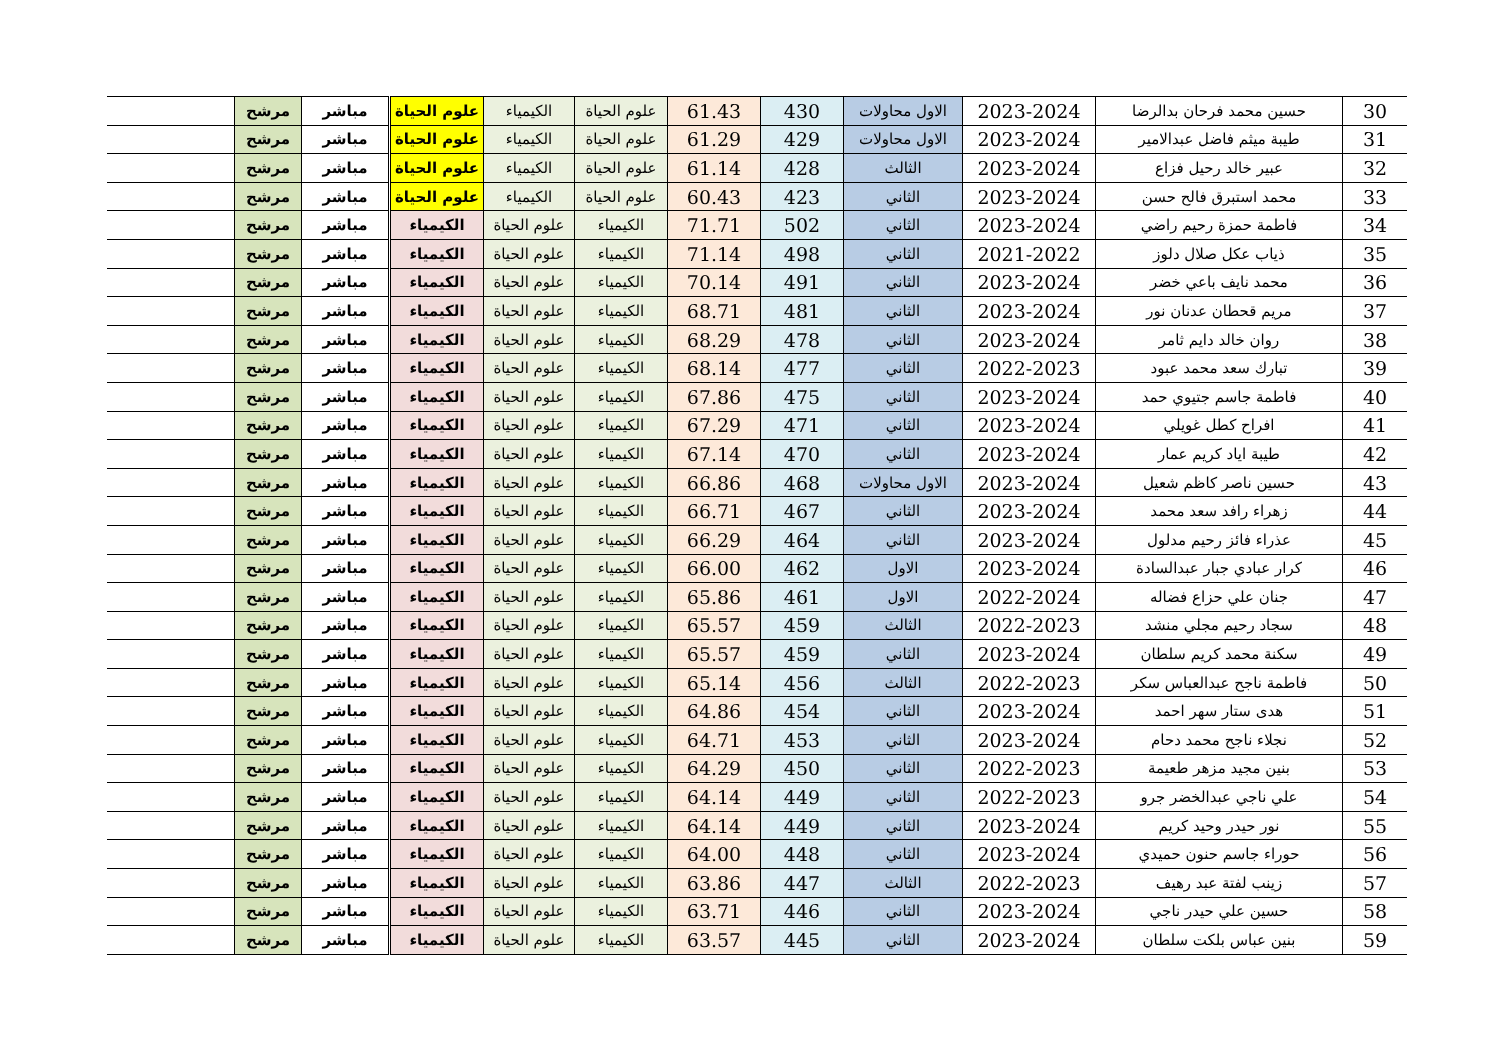| 30 | حسين محمد فرحان بدالرضا | 2023-2024 | الاول محاولات | 430 | 61.43 | علوم الحياة | الكيمياء | علوم الحياة | مباشر | مرشح | |
| 31 | طيبة ميثم فاضل عبدالامير | 2023-2024 | الاول محاولات | 429 | 61.29 | علوم الحياة | الكيمياء | علوم الحياة | مباشر | مرشح | |
| 32 | عبير خالد رحيل فزاع | 2023-2024 | الثالث | 428 | 61.14 | علوم الحياة | الكيمياء | علوم الحياة | مباشر | مرشح | |
| 33 | محمد استبرق فالح حسن | 2023-2024 | الثاني | 423 | 60.43 | علوم الحياة | الكيمياء | علوم الحياة | مباشر | مرشح | |
| 34 | فاطمة حمزة رحيم راضي | 2023-2024 | الثاني | 502 | 71.71 | الكيمياء | علوم الحياة | الكيمياء | مباشر | مرشح | |
| 35 | ذياب عكل صلال دلوز | 2021-2022 | الثاني | 498 | 71.14 | الكيمياء | علوم الحياة | الكيمياء | مباشر | مرشح | |
| 36 | محمد نايف باعي خضر | 2023-2024 | الثاني | 491 | 70.14 | الكيمياء | علوم الحياة | الكيمياء | مباشر | مرشح | |
| 37 | مريم قحطان عدنان نور | 2023-2024 | الثاني | 481 | 68.71 | الكيمياء | علوم الحياة | الكيمياء | مباشر | مرشح | |
| 38 | روان خالد دايم ثامر | 2023-2024 | الثاني | 478 | 68.29 | الكيمياء | علوم الحياة | الكيمياء | مباشر | مرشح | |
| 39 | تبارك سعد محمد عبود | 2022-2023 | الثاني | 477 | 68.14 | الكيمياء | علوم الحياة | الكيمياء | مباشر | مرشح | |
| 40 | فاطمة جاسم جتيوي حمد | 2023-2024 | الثاني | 475 | 67.86 | الكيمياء | علوم الحياة | الكيمياء | مباشر | مرشح | |
| 41 | افراح كطل غويلي | 2023-2024 | الثاني | 471 | 67.29 | الكيمياء | علوم الحياة | الكيمياء | مباشر | مرشح | |
| 42 | طيبة اياد كريم عمار | 2023-2024 | الثاني | 470 | 67.14 | الكيمياء | علوم الحياة | الكيمياء | مباشر | مرشح | |
| 43 | حسين ناصر كاظم شعيل | 2023-2024 | الاول محاولات | 468 | 66.86 | الكيمياء | علوم الحياة | الكيمياء | مباشر | مرشح | |
| 44 | زهراء رافد سعد محمد | 2023-2024 | الثاني | 467 | 66.71 | الكيمياء | علوم الحياة | الكيمياء | مباشر | مرشح | |
| 45 | عذراء فائز رحيم مدلول | 2023-2024 | الثاني | 464 | 66.29 | الكيمياء | علوم الحياة | الكيمياء | مباشر | مرشح | |
| 46 | كرار عبادي جبار عبدالسادة | 2023-2024 | الاول | 462 | 66.00 | الكيمياء | علوم الحياة | الكيمياء | مباشر | مرشح | |
| 47 | جنان علي حزاع فضاله | 2022-2024 | الاول | 461 | 65.86 | الكيمياء | علوم الحياة | الكيمياء | مباشر | مرشح | |
| 48 | سجاد رحيم مجلي منشد | 2022-2023 | الثالث | 459 | 65.57 | الكيمياء | علوم الحياة | الكيمياء | مباشر | مرشح | |
| 49 | سكنة محمد كريم سلطان | 2023-2024 | الثاني | 459 | 65.57 | الكيمياء | علوم الحياة | الكيمياء | مباشر | مرشح | |
| 50 | فاطمة ناجح عبدالعباس سكر | 2022-2023 | الثالث | 456 | 65.14 | الكيمياء | علوم الحياة | الكيمياء | مباشر | مرشح | |
| 51 | هدى ستار سهر احمد | 2023-2024 | الثاني | 454 | 64.86 | الكيمياء | علوم الحياة | الكيمياء | مباشر | مرشح | |
| 52 | نجلاء ناجح محمد دحام | 2023-2024 | الثاني | 453 | 64.71 | الكيمياء | علوم الحياة | الكيمياء | مباشر | مرشح | |
| 53 | بنين مجيد مزهر طعيمة | 2022-2023 | الثاني | 450 | 64.29 | الكيمياء | علوم الحياة | الكيمياء | مباشر | مرشح | |
| 54 | علي ناجي عبدالخضر جرو | 2022-2023 | الثاني | 449 | 64.14 | الكيمياء | علوم الحياة | الكيمياء | مباشر | مرشح | |
| 55 | نور حيدر وحيد كريم | 2023-2024 | الثاني | 449 | 64.14 | الكيمياء | علوم الحياة | الكيمياء | مباشر | مرشح | |
| 56 | حوراء جاسم حنون حميدي | 2023-2024 | الثاني | 448 | 64.00 | الكيمياء | علوم الحياة | الكيمياء | مباشر | مرشح | |
| 57 | زينب لفتة عبد رهيف | 2022-2023 | الثالث | 447 | 63.86 | الكيمياء | علوم الحياة | الكيمياء | مباشر | مرشح | |
| 58 | حسين علي حيدر ناجي | 2023-2024 | الثاني | 446 | 63.71 | الكيمياء | علوم الحياة | الكيمياء | مباشر | مرشح | |
| 59 | بنين عباس بلكت سلطان | 2023-2024 | الثاني | 445 | 63.57 | الكيمياء | علوم الحياة | الكيمياء | مباشر | مرشح | |